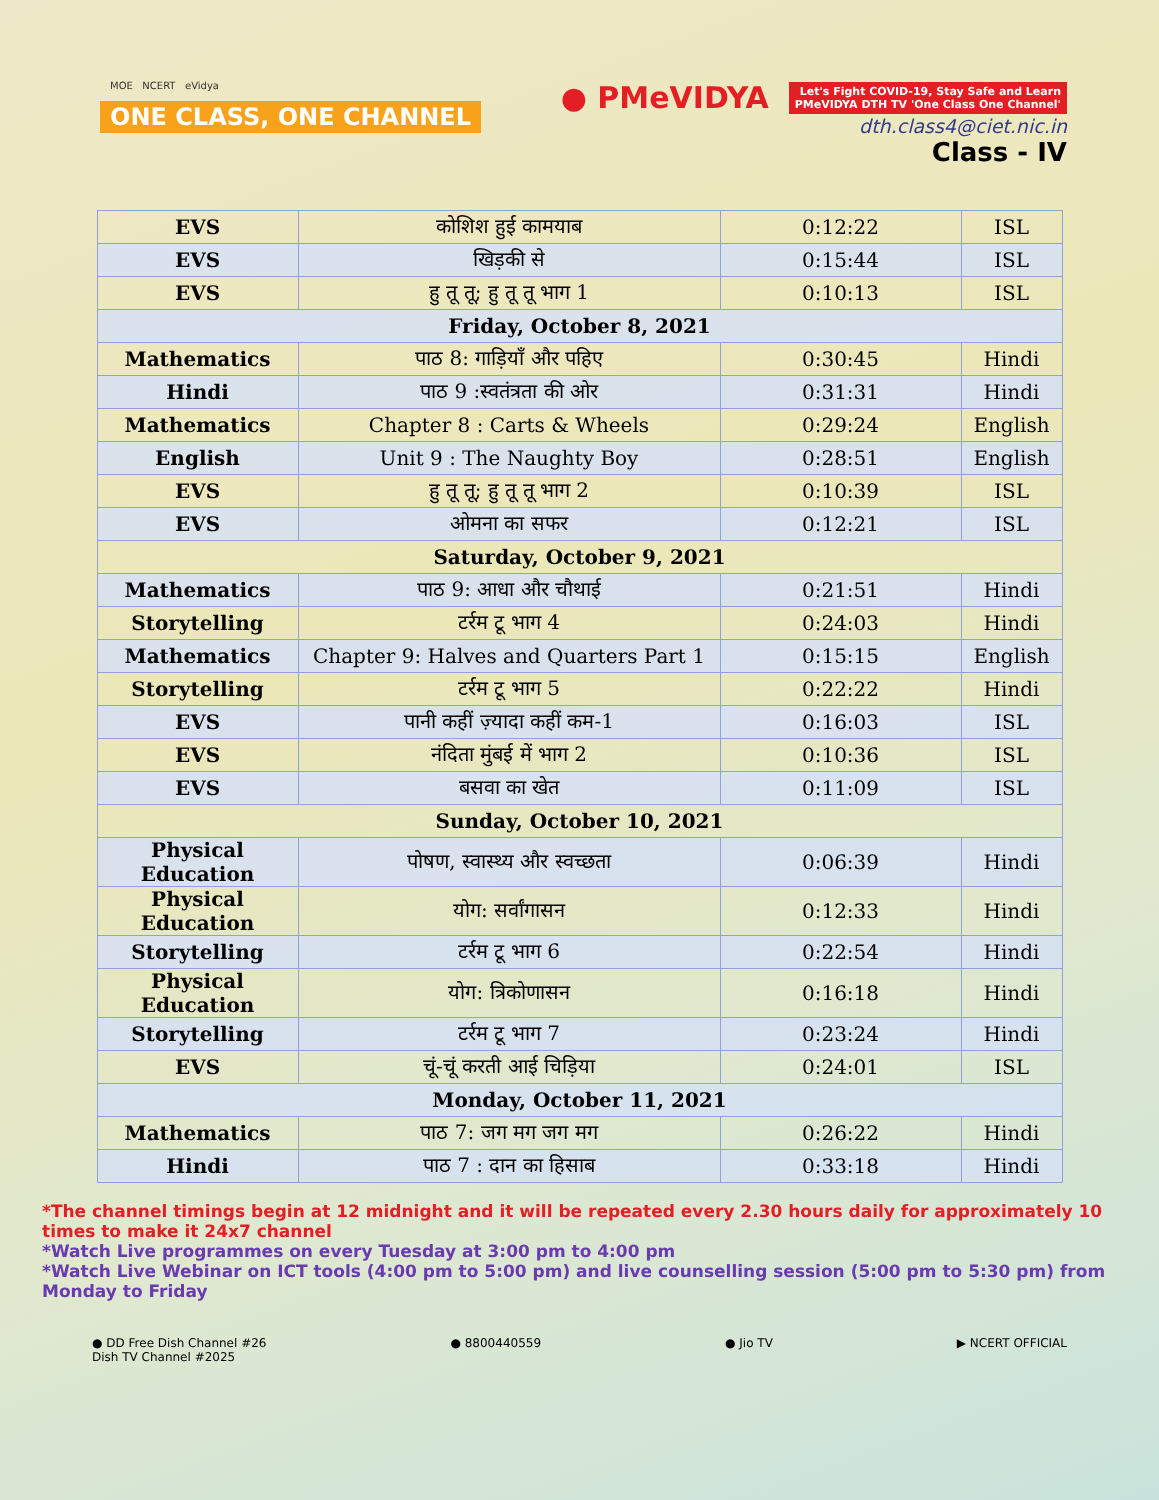MOE NCERT eVidya
ONE CLASS, ONE CHANNEL
● PMeVIDYA Let's Fight COVID-19, Stay Safe and Learn
PMeVIDYA DTH TV 'One Class One Channel'
dth.class4@ciet.nic.in
Class - IV
| EVS | कोशिश हुई कामयाब | 0:12:22 | ISL |
| EVS | खिड़की से | 0:15:44 | ISL |
| EVS | हु तू तू; हु तू तू भाग 1 | 0:10:13 | ISL |
| Friday, October 8, 2021 | | | |
| Mathematics | पाठ 8: गाड़ियाँ और पहिए | 0:30:45 | Hindi |
| Hindi | पाठ 9 :स्वतंत्रता की ओर | 0:31:31 | Hindi |
| Mathematics | Chapter 8 : Carts & Wheels | 0:29:24 | English |
| English | Unit 9 : The Naughty Boy | 0:28:51 | English |
| EVS | हु तू तू; हु तू तू भाग 2 | 0:10:39 | ISL |
| EVS | ओमना का सफर | 0:12:21 | ISL |
| Saturday, October 9, 2021 | | | |
| Mathematics | पाठ 9: आधा और चौथाई | 0:21:51 | Hindi |
| Storytelling | टर्रम टू भाग 4 | 0:24:03 | Hindi |
| Mathematics | Chapter 9: Halves and Quarters Part 1 | 0:15:15 | English |
| Storytelling | टर्रम टू भाग 5 | 0:22:22 | Hindi |
| EVS | पानी कहीं ज़्यादा कहीं कम-1 | 0:16:03 | ISL |
| EVS | नंदिता मुंबई में भाग 2 | 0:10:36 | ISL |
| EVS | बसवा का खेत | 0:11:09 | ISL |
| Sunday, October 10, 2021 | | | |
| Physical Education | पोषण, स्वास्थ्य और स्वच्छता | 0:06:39 | Hindi |
| Physical Education | योग: सर्वांगासन | 0:12:33 | Hindi |
| Storytelling | टर्रम टू भाग 6 | 0:22:54 | Hindi |
| Physical Education | योग: त्रिकोणासन | 0:16:18 | Hindi |
| Storytelling | टर्रम टू भाग 7 | 0:23:24 | Hindi |
| EVS | चूं-चूं करती आई चिड़िया | 0:24:01 | ISL |
| Monday, October 11, 2021 | | | |
| Mathematics | पाठ 7: जग मग जग मग | 0:26:22 | Hindi |
| Hindi | पाठ 7 : दान का हिसाब | 0:33:18 | Hindi |
*The channel timings begin at 12 midnight and it will be repeated every 2.30 hours daily for approximately 10 times to make it 24x7 channel
*Watch Live programmes on every Tuesday at 3:00 pm to 4:00 pm
*Watch Live Webinar on ICT tools (4:00 pm to 5:00 pm) and live counselling session (5:00 pm to 5:30 pm) from Monday to Friday
● DD Free Dish Channel #26
Dish TV Channel #2025
● 8800440559 ● Jio TV ▶ NCERT OFFICIAL